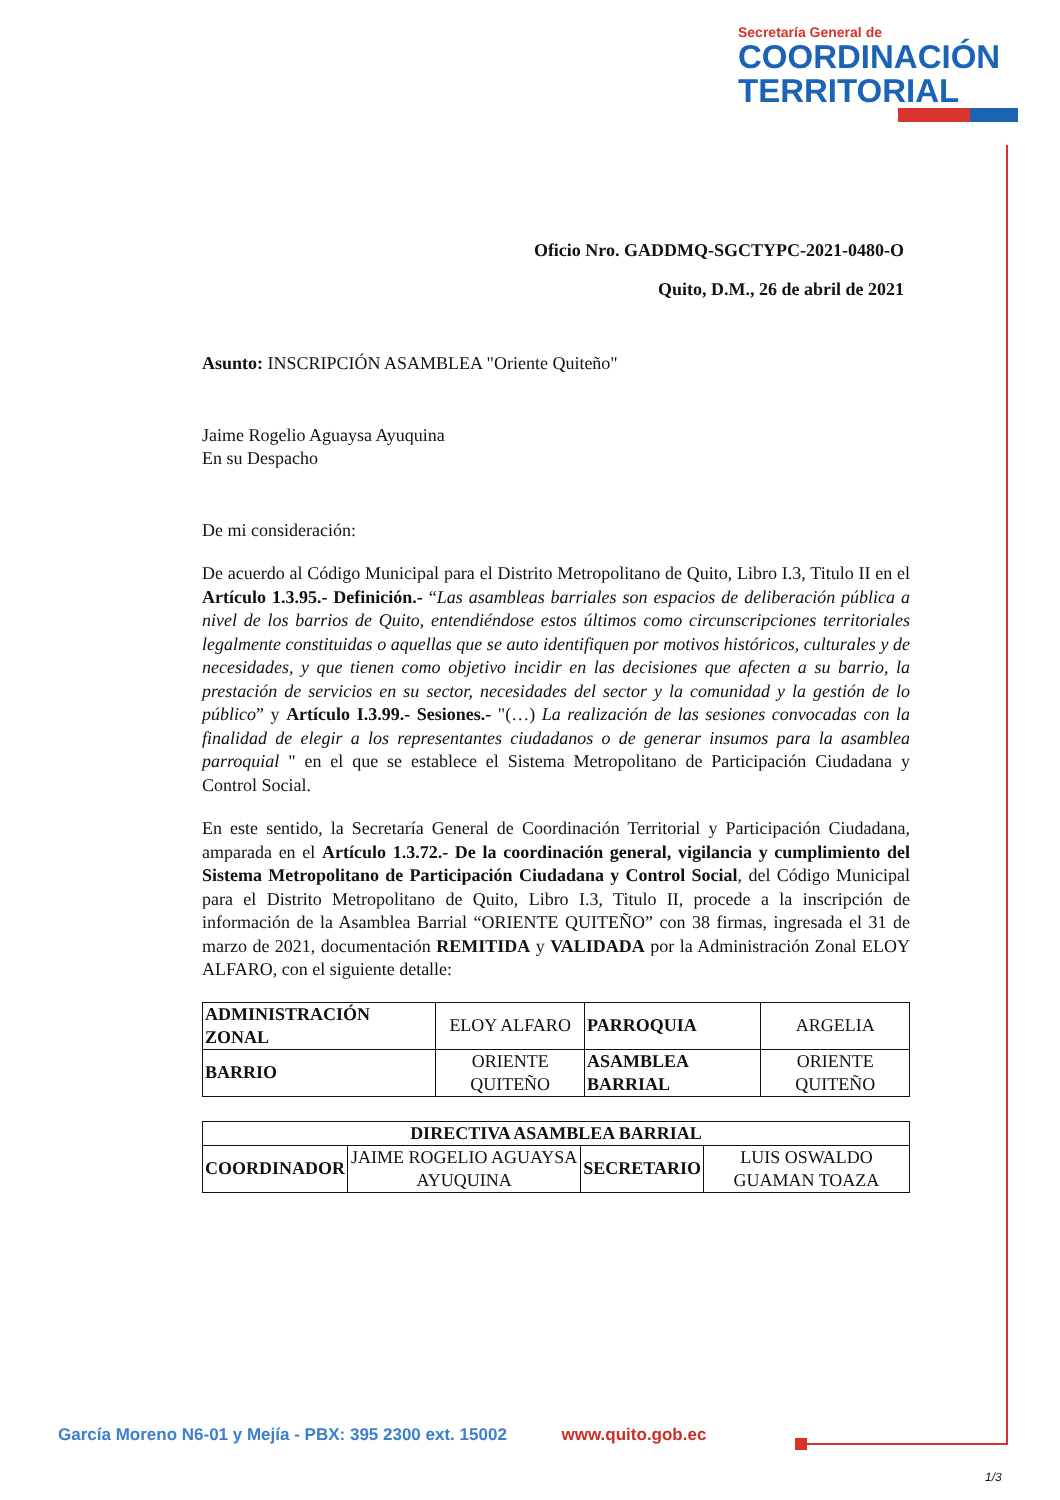Secretaría General de
COORDINACIÓN
TERRITORIAL
Oficio Nro. GADDMQ-SGCTYPC-2021-0480-O
Quito, D.M., 26 de abril de 2021
Asunto: INSCRIPCIÓN ASAMBLEA "Oriente Quiteño"
Jaime Rogelio Aguaysa Ayuquina
En su Despacho
De mi consideración:
De acuerdo al Código Municipal para el Distrito Metropolitano de Quito, Libro I.3, Titulo II en el Artículo 1.3.95.- Definición.- “Las asambleas barriales son espacios de deliberación pública a nivel de los barrios de Quito, entendiéndose estos últimos como circunscripciones territoriales legalmente constituidas o aquellas que se auto identifiquen por motivos históricos, culturales y de necesidades, y que tienen como objetivo incidir en las decisiones que afecten a su barrio, la prestación de servicios en su sector, necesidades del sector y la comunidad y la gestión de lo público” y Artículo I.3.99.- Sesiones.- "(…) La realización de las sesiones convocadas con la finalidad de elegir a los representantes ciudadanos o de generar insumos para la asamblea parroquial " en el que se establece el Sistema Metropolitano de Participación Ciudadana y Control Social.
En este sentido, la Secretaría General de Coordinación Territorial y Participación Ciudadana, amparada en el Artículo 1.3.72.- De la coordinación general, vigilancia y cumplimiento del Sistema Metropolitano de Participación Ciudadana y Control Social, del Código Municipal para el Distrito Metropolitano de Quito, Libro I.3, Titulo II, procede a la inscripción de información de la Asamblea Barrial “ORIENTE QUITEÑO” con 38 firmas, ingresada el 31 de marzo de 2021, documentación REMITIDA y VALIDADA por la Administración Zonal ELOY ALFARO, con el siguiente detalle:
| ADMINISTRACIÓN ZONAL | ELOY ALFARO | PARROQUIA | ARGELIA |
| BARRIO | ORIENTE QUITEÑO | ASAMBLEA BARRIAL | ORIENTE QUITEÑO |
| DIRECTIVA ASAMBLEA BARRIAL | | | |
| --- | --- | --- | --- |
| COORDINADOR | JAIME ROGELIO AGUAYSA AYUQUINA | SECRETARIO | LUIS OSWALDO GUAMAN TOAZA |
García Moreno N6-01 y Mejía - PBX: 395 2300 ext. 15002 www.quito.gob.ec
1/3